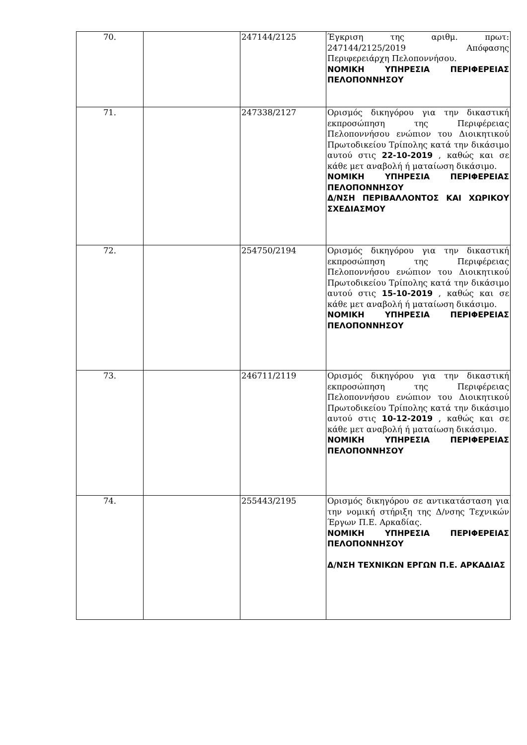| 70. | | 247144/2125 | Έγκριση της αριθμ. πρωτ: 247144/2125/2019 Απόφασης Περιφερειάρχη Πελοποννήσου. ΝΟΜΙΚΗ ΥΠΗΡΕΣΙΑ ΠΕΡΙΦΕΡΕΙΑΣ ΠΕΛΟΠΟΝΝΗΣΟΥ |
| 71. | | 247338/2127 | Ορισμός δικηγόρου για την δικαστική εκπροσώπηση της Περιφέρειας Πελοποννήσου ενώπιον του Διοικητικού Πρωτοδικείου Τρίπολης κατά την δικάσιμο αυτού στις 22-10-2019 , καθώς και σε κάθε μετ αναβολή ή ματαίωση δικάσιμο. ΝΟΜΙΚΗ ΥΠΗΡΕΣΙΑ ΠΕΡΙΦΕΡΕΙΑΣ ΠΕΛΟΠΟΝΝΗΣΟΥ Δ/ΝΣΗ ΠΕΡΙΒΑΛΛΟΝΤΟΣ ΚΑΙ ΧΩΡΙΚΟΥ ΣΧΕΔΙΑΣΜΟΥ |
| 72. | | 254750/2194 | Ορισμός δικηγόρου για την δικαστική εκπροσώπηση της Περιφέρειας Πελοποννήσου ενώπιον του Διοικητικού Πρωτοδικείου Τρίπολης κατά την δικάσιμο αυτού στις 15-10-2019 , καθώς και σε κάθε μετ αναβολή ή ματαίωση δικάσιμο. ΝΟΜΙΚΗ ΥΠΗΡΕΣΙΑ ΠΕΡΙΦΕΡΕΙΑΣ ΠΕΛΟΠΟΝΝΗΣΟΥ |
| 73. | | 246711/2119 | Ορισμός δικηγόρου για την δικαστική εκπροσώπηση της Περιφέρειας Πελοποννήσου ενώπιον του Διοικητικού Πρωτοδικείου Τρίπολης κατά την δικάσιμο αυτού στις 10-12-2019 , καθώς και σε κάθε μετ αναβολή ή ματαίωση δικάσιμο. ΝΟΜΙΚΗ ΥΠΗΡΕΣΙΑ ΠΕΡΙΦΕΡΕΙΑΣ ΠΕΛΟΠΟΝΝΗΣΟΥ |
| 74. | | 255443/2195 | Ορισμός δικηγόρου σε αντικατάσταση για την νομική στήριξη της Δ/νσης Τεχνικών Έργων Π.Ε. Αρκαδίας. ΝΟΜΙΚΗ ΥΠΗΡΕΣΙΑ ΠΕΡΙΦΕΡΕΙΑΣ ΠΕΛΟΠΟΝΝΗΣΟΥ Δ/ΝΣΗ ΤΕΧΝΙΚΩΝ ΕΡΓΩΝ Π.Ε. ΑΡΚΑΔΙΑΣ |